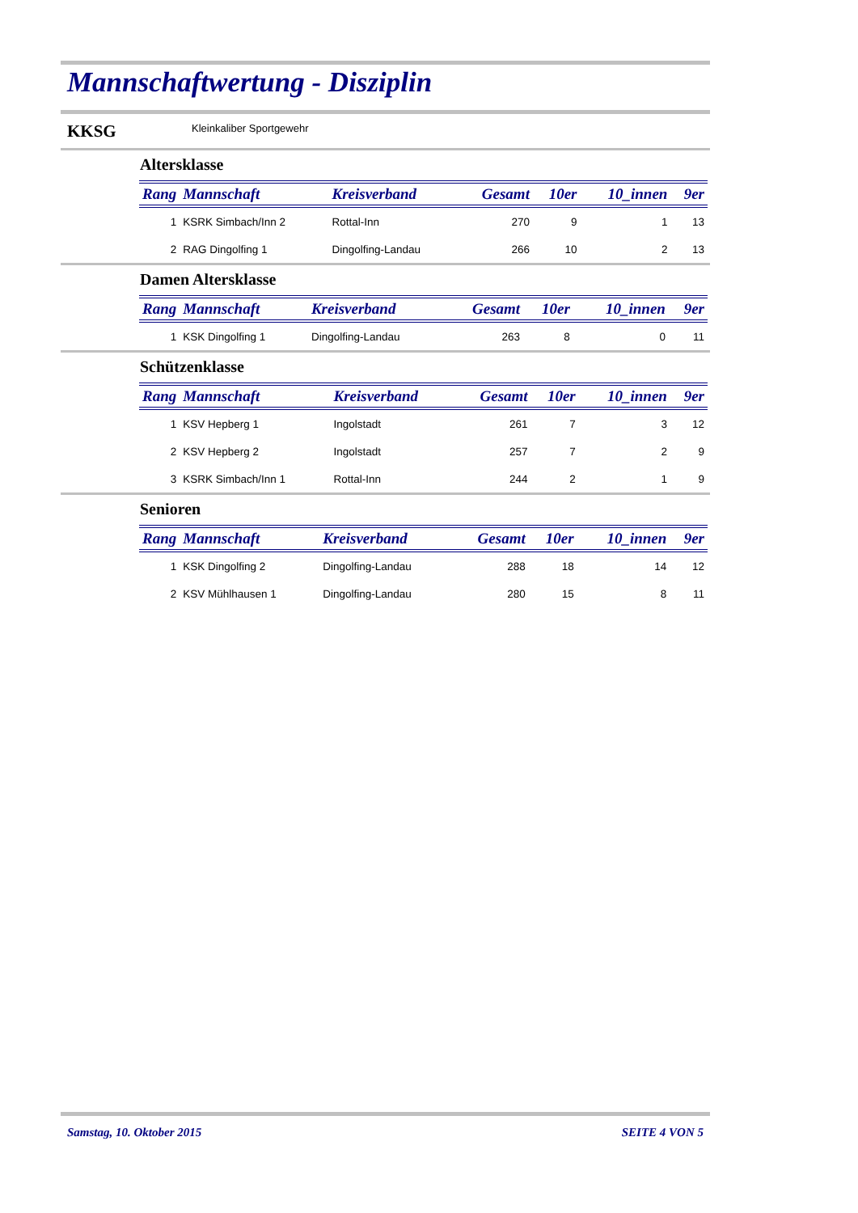Mannschaftwertung - Disziplin
KKSG Kleinkaliber Sportgewehr
Altersklasse
| Rang | Mannschaft | Kreisverband | Gesamt | 10er | 10_innen | 9er |
| --- | --- | --- | --- | --- | --- | --- |
| 1 | KSRK Simbach/Inn 2 | Rottal-Inn | 270 | 9 | 1 | 13 |
| 2 | RAG Dingolfing 1 | Dingolfing-Landau | 266 | 10 | 2 | 13 |
Damen Altersklasse
| Rang | Mannschaft | Kreisverband | Gesamt | 10er | 10_innen | 9er |
| --- | --- | --- | --- | --- | --- | --- |
| 1 | KSK Dingolfing 1 | Dingolfing-Landau | 263 | 8 | 0 | 11 |
Schützenklasse
| Rang | Mannschaft | Kreisverband | Gesamt | 10er | 10_innen | 9er |
| --- | --- | --- | --- | --- | --- | --- |
| 1 | KSV Hepberg 1 | Ingolstadt | 261 | 7 | 3 | 12 |
| 2 | KSV Hepberg 2 | Ingolstadt | 257 | 7 | 2 | 9 |
| 3 | KSRK Simbach/Inn 1 | Rottal-Inn | 244 | 2 | 1 | 9 |
Senioren
| Rang | Mannschaft | Kreisverband | Gesamt | 10er | 10_innen | 9er |
| --- | --- | --- | --- | --- | --- | --- |
| 1 | KSK Dingolfing 2 | Dingolfing-Landau | 288 | 18 | 14 | 12 |
| 2 | KSV Mühlhausen 1 | Dingolfing-Landau | 280 | 15 | 8 | 11 |
Samstag, 10. Oktober 2015 SEITE 4 VON 5